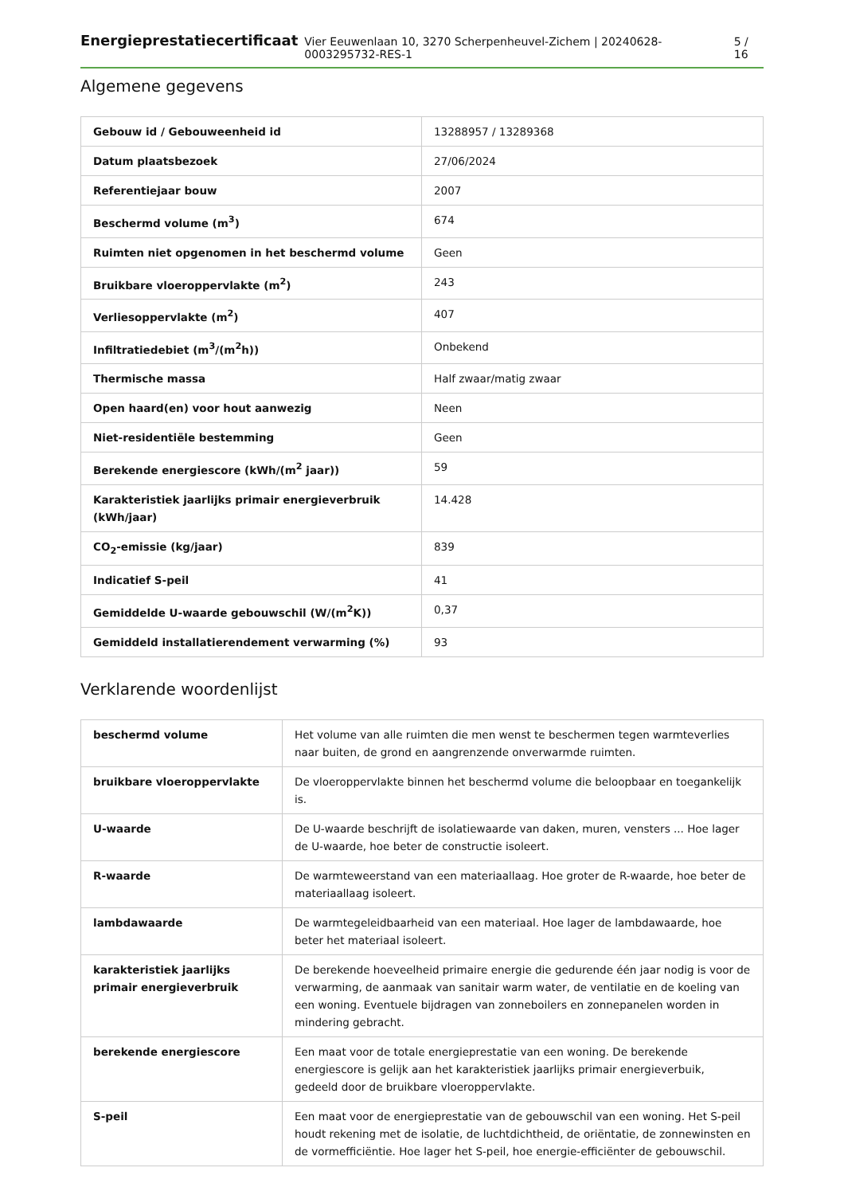Energieprestatiecertificaat Vier Eeuwenlaan 10, 3270 Scherpenheuvel-Zichem | 20240628-0003295732-RES-1 5 / 16
Algemene gegevens
| Gebouw id / Gebouweenheid id | 13288957 / 13289368 |
| Datum plaatsbezoek | 27/06/2024 |
| Referentiejaar bouw | 2007 |
| Beschermd volume (m<sup>3</sup>) | 674 |
| Ruimten niet opgenomen in het beschermd volume | Geen |
| Bruikbare vloeroppervlakte (m<sup>2</sup>) | 243 |
| Verliesoppervlakte (m<sup>2</sup>) | 407 |
| Infiltratiedebiet (m<sup>3</sup>/(m<sup>2</sup>h)) | Onbekend |
| Thermische massa | Half zwaar/matig zwaar |
| Open haard(en) voor hout aanwezig | Neen |
| Niet-residentiële bestemming | Geen |
| Berekende energiescore (kWh/(m<sup>2</sup> jaar)) | 59 |
| Karakteristiek jaarlijks primair energieverbruik (kWh/jaar) | 14.428 |
| CO<sub>2</sub>-emissie (kg/jaar) | 839 |
| Indicatief S-peil | 41 |
| Gemiddelde U-waarde gebouwschil (W/(m<sup>2</sup>K)) | 0,37 |
| Gemiddeld installatierendement verwarming (%) | 93 |
Verklarende woordenlijst
| beschermd volume | Het volume van alle ruimten die men wenst te beschermen tegen warmteverlies naar buiten, de grond en aangrenzende onverwarmde ruimten. |
| bruikbare vloeroppervlakte | De vloeroppervlakte binnen het beschermd volume die beloopbaar en toegankelijk is. |
| U-waarde | De U-waarde beschrijft de isolatiewaarde van daken, muren, vensters ... Hoe lager de U-waarde, hoe beter de constructie isoleert. |
| R-waarde | De warmteweerstand van een materiaallaag. Hoe groter de R-waarde, hoe beter de materiaallaag isoleert. |
| lambdawaarde | De warmtegeleidbaarheid van een materiaal. Hoe lager de lambdawaarde, hoe beter het materiaal isoleert. |
| karakteristiek jaarlijks primair energieverbruik | De berekende hoeveelheid primaire energie die gedurende één jaar nodig is voor de verwarming, de aanmaak van sanitair warm water, de ventilatie en de koeling van een woning. Eventuele bijdragen van zonneboilers en zonnepanelen worden in mindering gebracht. |
| berekende energiescore | Een maat voor de totale energieprestatie van een woning. De berekende energiescore is gelijk aan het karakteristiek jaarlijks primair energieverbuik, gedeeld door de bruikbare vloeroppervlakte. |
| S-peil | Een maat voor de energieprestatie van de gebouwschil van een woning. Het S-peil houdt rekening met de isolatie, de luchtdichtheid, de oriëntatie, de zonnewinsten en de vormefficiëntie. Hoe lager het S-peil, hoe energie-efficiënter de gebouwschil. |